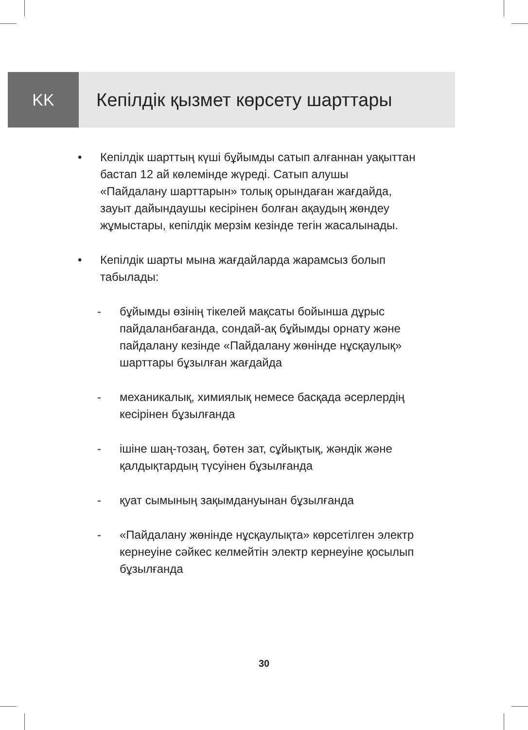KK Кепілдік қызмет көрсету шарттары
• Кепілдік шарттың күші бұйымды сатып алғаннан уақыттан бастап 12 ай көлемінде жүреді. Сатып алушы «Пайдалану шарттарын» толық орындаған жағдайда, зауыт дайындаушы кесірінен болған ақаудың жөндеу жұмыстары, кепілдік мерзім кезінде тегін жасалынады.
• Кепілдік шарты мына жағдайларда жарамсыз болып табылады:
- бұйымды өзінің тікелей мақсаты бойынша дұрыс пайдаланбағанда, сондай-ақ бұйымды орнату және пайдалану кезінде «Пайдалану жөнінде нұсқаулық» шарттары бұзылған жағдайда
- механикалық, химиялық немесе басқада әсерлердің кесірінен бұзылғанда
- ішіне шаң-тозаң, бөтен зат, сұйықтық, жәндік және қалдықтардың түсуінен бұзылғанда
- қуат сымының зақымдануынан бұзылғанда
- «Пайдалану жөнінде нұсқаулықта» көрсетілген электр кернеуіне сәйкес келмейтін электр кернеуіне қосылып бұзылғанда
30